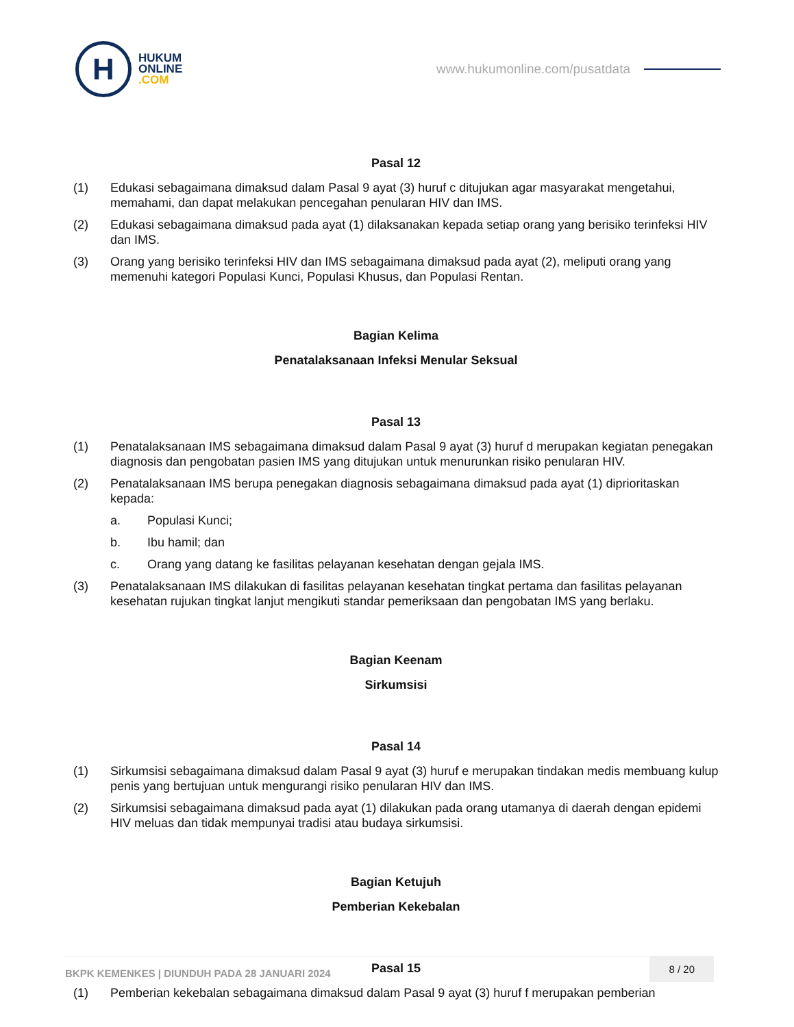H
HUKUM
ONLINE
.COM
www.hukumonline.com/pusatdata
Pasal 12
(1) Edukasi sebagaimana dimaksud dalam Pasal 9 ayat (3) huruf c ditujukan agar masyarakat mengetahui, memahami, dan dapat melakukan pencegahan penularan HIV dan IMS.
(2) Edukasi sebagaimana dimaksud pada ayat (1) dilaksanakan kepada setiap orang yang berisiko terinfeksi HIV dan IMS.
(3) Orang yang berisiko terinfeksi HIV dan IMS sebagaimana dimaksud pada ayat (2), meliputi orang yang memenuhi kategori Populasi Kunci, Populasi Khusus, dan Populasi Rentan.
Bagian Kelima
Penatalaksanaan Infeksi Menular Seksual
Pasal 13
(1) Penatalaksanaan IMS sebagaimana dimaksud dalam Pasal 9 ayat (3) huruf d merupakan kegiatan penegakan diagnosis dan pengobatan pasien IMS yang ditujukan untuk menurunkan risiko penularan HIV.
(2) Penatalaksanaan IMS berupa penegakan diagnosis sebagaimana dimaksud pada ayat (1) diprioritaskan kepada:
a. Populasi Kunci;
b. Ibu hamil; dan
c. Orang yang datang ke fasilitas pelayanan kesehatan dengan gejala IMS.
(3) Penatalaksanaan IMS dilakukan di fasilitas pelayanan kesehatan tingkat pertama dan fasilitas pelayanan kesehatan rujukan tingkat lanjut mengikuti standar pemeriksaan dan pengobatan IMS yang berlaku.
Bagian Keenam
Sirkumsisi
Pasal 14
(1) Sirkumsisi sebagaimana dimaksud dalam Pasal 9 ayat (3) huruf e merupakan tindakan medis membuang kulup penis yang bertujuan untuk mengurangi risiko penularan HIV dan IMS.
(2) Sirkumsisi sebagaimana dimaksud pada ayat (1) dilakukan pada orang utamanya di daerah dengan epidemi HIV meluas dan tidak mempunyai tradisi atau budaya sirkumsisi.
Bagian Ketujuh
Pemberian Kekebalan
Pasal 15
(1) Pemberian kekebalan sebagaimana dimaksud dalam Pasal 9 ayat (3) huruf f merupakan pemberian
BKPK KEMENKES | DIUNDUH PADA 28 JANUARI 2024
8 / 20